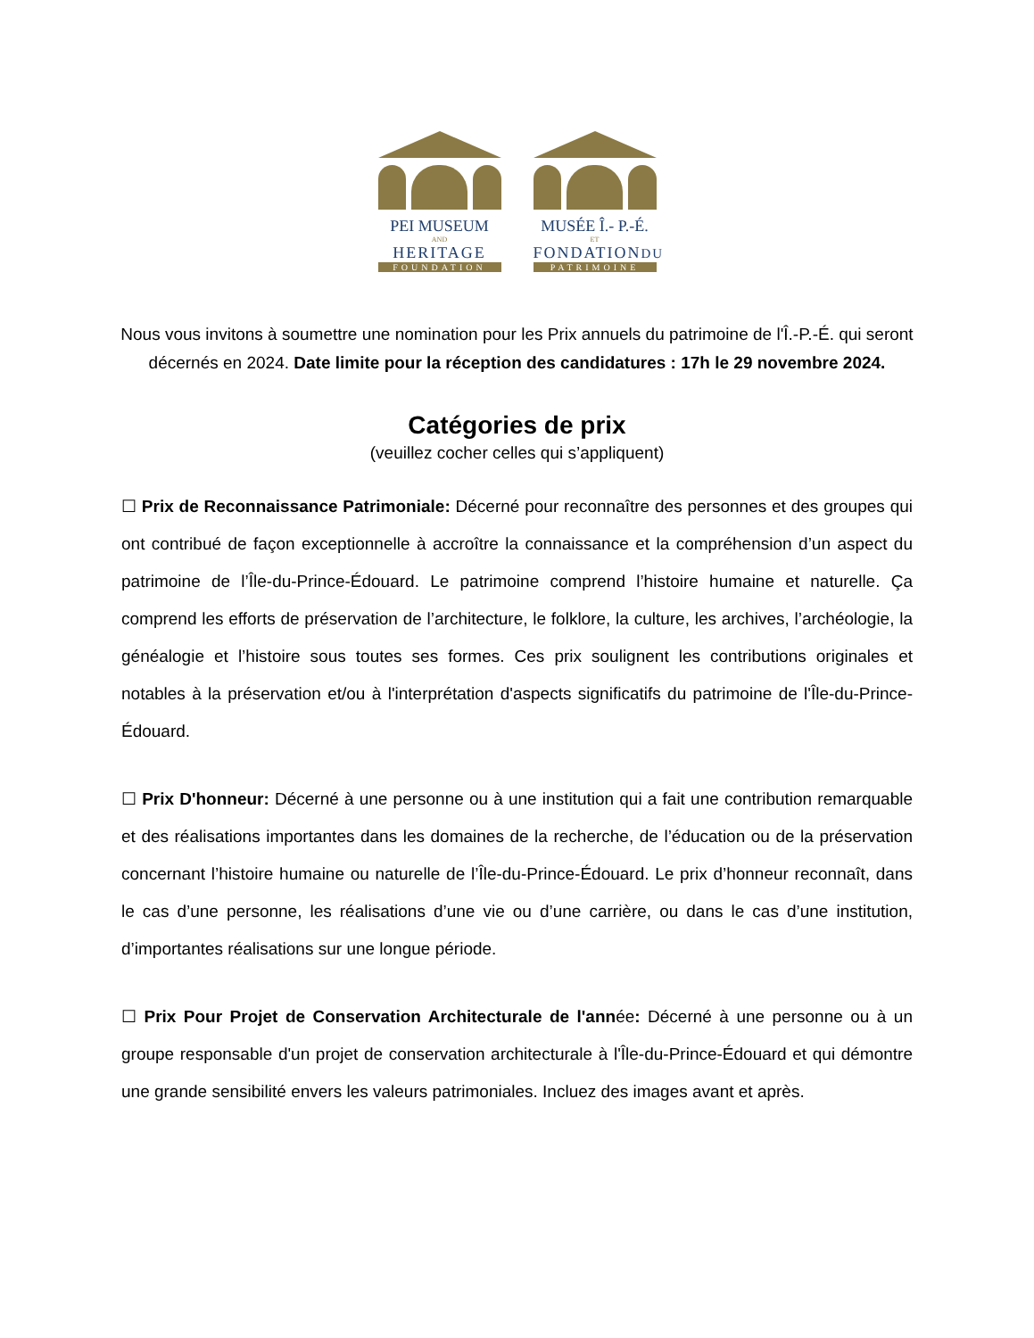PEI MUSEUM
AND
HERITAGE
FOUNDATION
MUSÉE Î.- P.-É.
ET
FONDATIONDU
PATRIMOINE
Nous vous invitons à soumettre une nomination pour les Prix annuels du patrimoine de l'Î.-P.-É. qui seront décernés en 2024. Date limite pour la réception des candidatures : 17h le 29 novembre 2024.
Catégories de prix
(veuillez cocher celles qui s’appliquent)
☐ Prix de Reconnaissance Patrimoniale: Décerné pour reconnaître des personnes et des groupes qui ont contribué de façon exceptionnelle à accroître la connaissance et la compréhension d’un aspect du patrimoine de l’Île-du-Prince-Édouard. Le patrimoine comprend l’histoire humaine et naturelle. Ça comprend les efforts de préservation de l’architecture, le folklore, la culture, les archives, l’archéologie, la généalogie et l’histoire sous toutes ses formes. Ces prix soulignent les contributions originales et notables à la préservation et/ou à l'interprétation d'aspects significatifs du patrimoine de l'Île-du-Prince-Édouard.
☐ Prix D'honneur: Décerné à une personne ou à une institution qui a fait une contribution remarquable et des réalisations importantes dans les domaines de la recherche, de l’éducation ou de la préservation concernant l’histoire humaine ou naturelle de l’Île-du-Prince-Édouard. Le prix d’honneur reconnaît, dans le cas d’une personne, les réalisations d’une vie ou d’une carrière, ou dans le cas d’une institution, d’importantes réalisations sur une longue période.
☐ Prix Pour Projet de Conservation Architecturale de l'année: Décerné à une personne ou à un groupe responsable d'un projet de conservation architecturale à l'Île-du-Prince-Édouard et qui démontre une grande sensibilité envers les valeurs patrimoniales. Incluez des images avant et après.